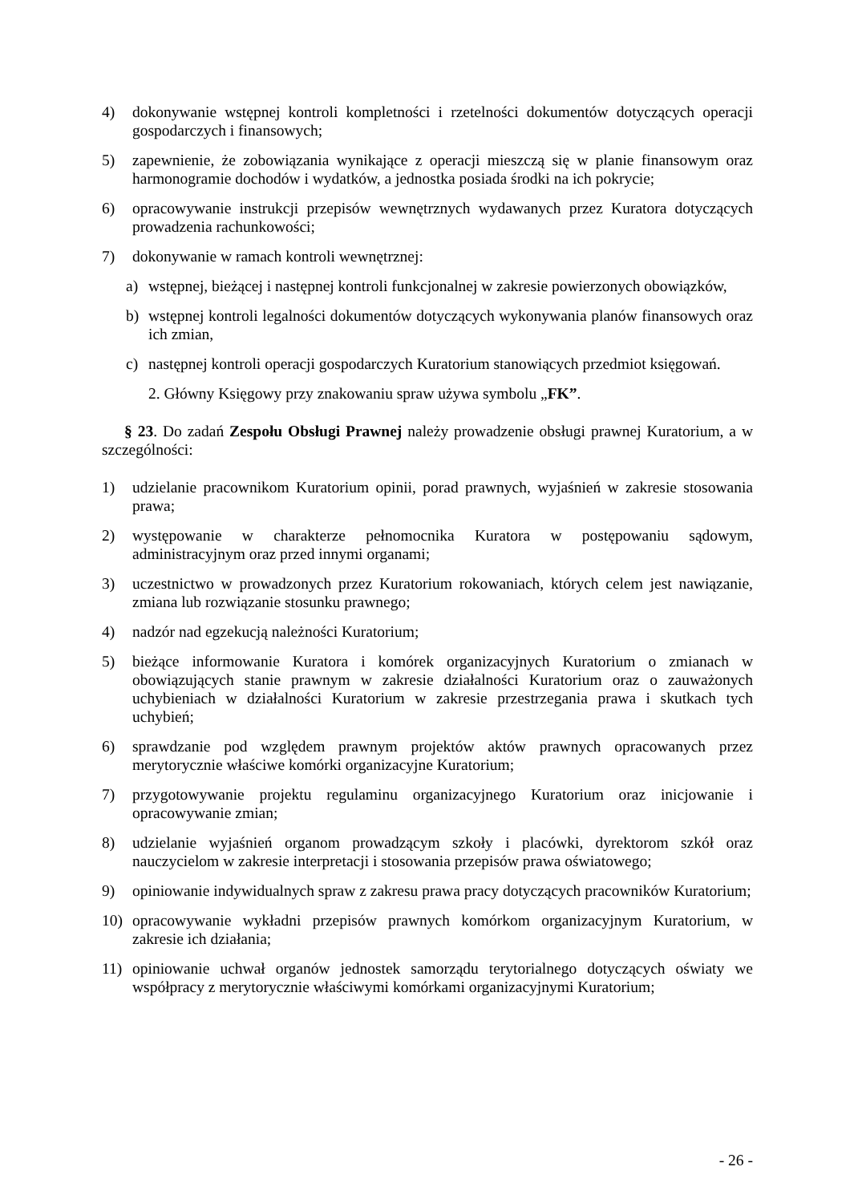4) dokonywanie wstępnej kontroli kompletności i rzetelności dokumentów dotyczących operacji gospodarczych i finansowych;
5) zapewnienie, że zobowiązania wynikające z operacji mieszczą się w planie finansowym oraz harmonogramie dochodów i wydatków, a jednostka posiada środki na ich pokrycie;
6) opracowywanie instrukcji przepisów wewnętrznych wydawanych przez Kuratora dotyczących prowadzenia rachunkowości;
7) dokonywanie w ramach kontroli wewnętrznej:
a) wstępnej, bieżącej i następnej kontroli funkcjonalnej w zakresie powierzonych obowiązków,
b) wstępnej kontroli legalności dokumentów dotyczących wykonywania planów finansowych oraz ich zmian,
c) następnej kontroli operacji gospodarczych Kuratorium stanowiących przedmiot księgowań.
2. Główny Księgowy przy znakowaniu spraw używa symbolu „FK”.
§ 23. Do zadań Zespołu Obsługi Prawnej należy prowadzenie obsługi prawnej Kuratorium, a w szczególności:
1) udzielanie pracownikom Kuratorium opinii, porad prawnych, wyjaśnień w zakresie stosowania prawa;
2) występowanie w charakterze pełnomocnika Kuratora w postępowaniu sądowym, administracyjnym oraz przed innymi organami;
3) uczestnictwo w prowadzonych przez Kuratorium rokowaniach, których celem jest nawiązanie, zmiana lub rozwiązanie stosunku prawnego;
4) nadzór nad egzekucją należności Kuratorium;
5) bieżące informowanie Kuratora i komórek organizacyjnych Kuratorium o zmianach w obowiązujących stanie prawnym w zakresie działalności Kuratorium oraz o zauważonych uchybieniach w działalności Kuratorium w zakresie przestrzegania prawa i skutkach tych uchybień;
6) sprawdzanie pod względem prawnym projektów aktów prawnych opracowanych przez merytorycznie właściwe komórki organizacyjne Kuratorium;
7) przygotowywanie projektu regulaminu organizacyjnego Kuratorium oraz inicjowanie i opracowywanie zmian;
8) udzielanie wyjaśnień organom prowadzącym szkoły i placówki, dyrektorom szkół oraz nauczycielom w zakresie interpretacji i stosowania przepisów prawa oświatowego;
9) opiniowanie indywidualnych spraw z zakresu prawa pracy dotyczących pracowników Kuratorium;
10) opracowywanie wykładni przepisów prawnych komórkom organizacyjnym Kuratorium, w zakresie ich działania;
11) opiniowanie uchwał organów jednostek samorządu terytorialnego dotyczących oświaty we współpracy z merytorycznie właściwymi komórkami organizacyjnymi Kuratorium;
- 26 -